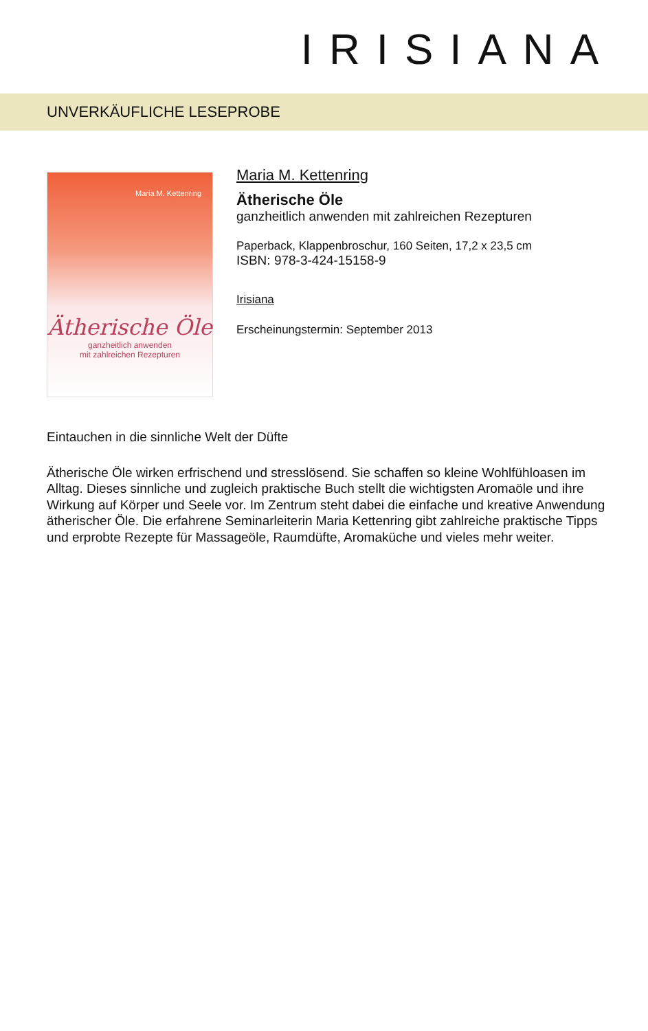IRISIANA
UNVERKÄUFLICHE LESEPROBE
Maria M. Kettenring
Ätherische Öle
ganzheitlich anwenden
mit zahlreichen Rezepturen
Maria M. Kettenring
Ätherische Öle
ganzheitlich anwenden mit zahlreichen Rezepturen
Paperback, Klappenbroschur, 160 Seiten, 17,2 x 23,5 cm
ISBN: 978-3-424-15158-9
Irisiana
Erscheinungstermin: September 2013
Eintauchen in die sinnliche Welt der Düfte
Ätherische Öle wirken erfrischend und stresslösend. Sie schaffen so kleine Wohlfühloasen im Alltag. Dieses sinnliche und zugleich praktische Buch stellt die wichtigsten Aromaöle und ihre Wirkung auf Körper und Seele vor. Im Zentrum steht dabei die einfache und kreative Anwendung ätherischer Öle. Die erfahrene Seminarleiterin Maria Kettenring gibt zahlreiche praktische Tipps und erprobte Rezepte für Massageöle, Raumdüfte, Aromaküche und vieles mehr weiter.